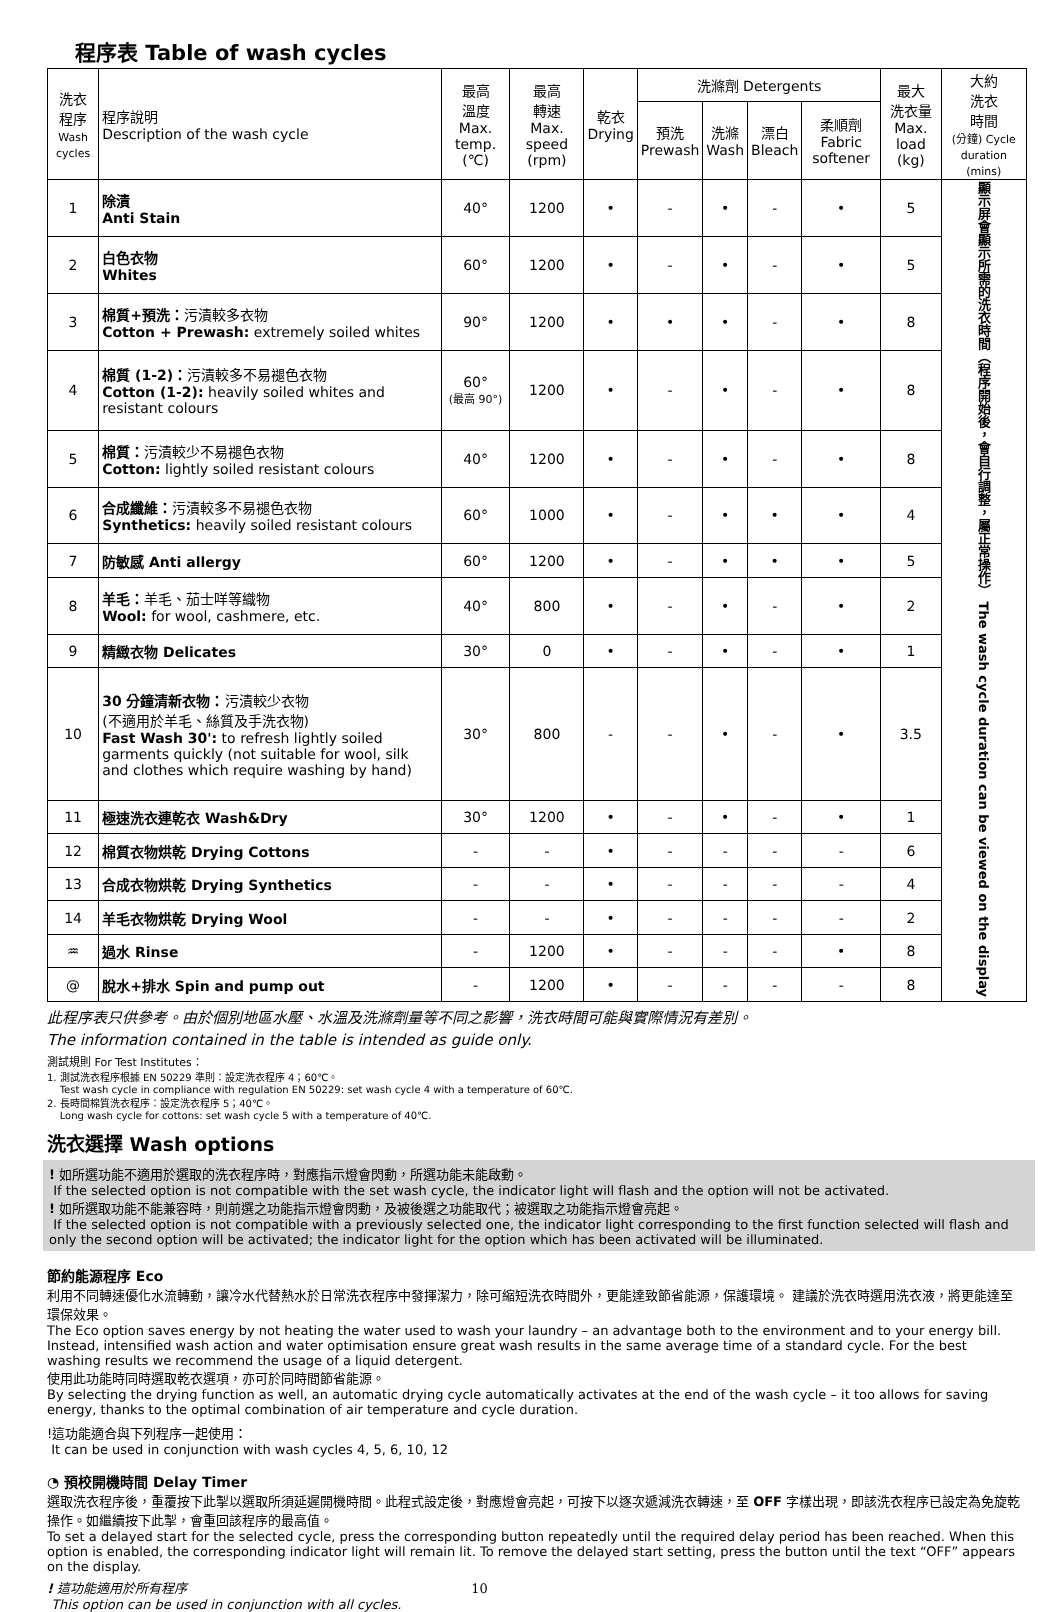程序表 Table of wash cycles
| 洗衣 程序 Wash cycles | 程序說明 Description of the wash cycle | 最高 溫度 Max. temp. (℃) | 最高 轉速 Max. speed (rpm) | 乾衣 Drying | 洗滌劑 Detergents | | | | 最大 洗衣量 Max. load (kg) | 大約 洗衣 時間 (分鐘) Cycle duration (mins) |
| --- | --- | --- | --- | --- | --- | --- | --- | --- | --- | --- |
| | | | | | 預洗 Prewash | 洗滌 Wash | 漂白 Bleach | 柔順劑 Fabric softener | | |
| 1 | 除漬 Anti Stain | 40° | 1200 | • | - | • | - | • | 5 | 顯示屏會顯示所需的洗衣時間（程序開始後，會自行調整，屬正常操作） The wash cycle duration can be viewed on the display |
| 2 | 白色衣物 Whites | 60° | 1200 | • | - | • | - | • | 5 | |
| 3 | 棉質+預洗： 污漬較多衣物 Cotton + Prewash: extremely soiled whites | 90° | 1200 | • | • | • | - | • | 8 | |
| 4 | 棉質 (1-2)： 污漬較多不易褪色衣物 Cotton (1-2): heavily soiled whites and resistant colours | 60° (最高 90°) | 1200 | • | - | • | - | • | 8 | |
| 5 | 棉質： 污漬較少不易褪色衣物 Cotton: lightly soiled resistant colours | 40° | 1200 | • | - | • | - | • | 8 | |
| 6 | 合成纖維： 污漬較多不易褪色衣物 Synthetics: heavily soiled resistant colours | 60° | 1000 | • | - | • | • | • | 4 | |
| 7 | 防敏感 Anti allergy | 60° | 1200 | • | - | • | • | • | 5 | |
| 8 | 羊毛： 羊毛、茄士咩等織物 Wool: for wool, cashmere, etc. | 40° | 800 | • | - | • | - | • | 2 | |
| 9 | 精緻衣物 Delicates | 30° | 0 | • | - | • | - | • | 1 | |
| 10 | 30 分鐘清新衣物： 污漬較少衣物 (不適用於羊毛、絲質及手洗衣物) Fast Wash 30': to refresh lightly soiled garments quickly (not suitable for wool, silk and clothes which require washing by hand) | 30° | 800 | - | - | • | - | • | 3.5 | |
| 11 | 極速洗衣連乾衣 Wash&Dry | 30° | 1200 | • | - | • | - | • | 1 | |
| 12 | 棉質衣物烘乾 Drying Cottons | - | - | • | - | - | - | - | 6 | |
| 13 | 合成衣物烘乾 Drying Synthetics | - | - | • | - | - | - | - | 4 | |
| 14 | 羊毛衣物烘乾 Drying Wool | - | - | • | - | - | - | - | 2 | |
| ♒ | 過水 Rinse | - | 1200 | • | - | - | - | • | 8 | |
| @ | 脫水+排水 Spin and pump out | - | 1200 | • | - | - | - | - | 8 | |
此程序表只供參考。由於個別地區水壓、水溫及洗滌劑量等不同之影響，洗衣時間可能與實際情況有差別。
The information contained in the table is intended as guide only.
測試規則 For Test Institutes：
1. 測試洗衣程序根據 EN 50229 準則：設定洗衣程序 4；60℃。
Test wash cycle in compliance with regulation EN 50229: set wash cycle 4 with a temperature of 60℃.
2. 長時間棉質洗衣程序：設定洗衣程序 5；40℃。
Long wash cycle for cottons: set wash cycle 5 with a temperature of 40℃.
洗衣選擇 Wash options
! 如所選功能不適用於選取的洗衣程序時，對應指示燈會閃動，所選功能未能啟動。
If the selected option is not compatible with the set wash cycle, the indicator light will flash and the option will not be activated.
! 如所選取功能不能兼容時，則前選之功能指示燈會閃動，及被後選之功能取代；被選取之功能指示燈會亮起。
If the selected option is not compatible with a previously selected one, the indicator light corresponding to the first function selected will flash and only the second option will be activated; the indicator light for the option which has been activated will be illuminated.
節約能源程序 Eco
利用不同轉速優化水流轉動，讓冷水代替熱水於日常洗衣程序中發揮潔力，除可縮短洗衣時間外，更能達致節省能源，保護環境。 建議於洗衣時選用洗衣液，將更能達至環保效果。
The Eco option saves energy by not heating the water used to wash your laundry – an advantage both to the environment and to your energy bill. Instead, intensified wash action and water optimisation ensure great wash results in the same average time of a standard cycle. For the best washing results we recommend the usage of a liquid detergent.
使用此功能時同時選取乾衣選項，亦可於同時間節省能源。
By selecting the drying function as well, an automatic drying cycle automatically activates at the end of the wash cycle – it too allows for saving energy, thanks to the optimal combination of air temperature and cycle duration.
!這功能適合與下列程序一起使用：
It can be used in conjunction with wash cycles 4, 5, 6, 10, 12
◔ 預校開機時間 Delay Timer
選取洗衣程序後，重覆按下此掣以選取所須延遲開機時間。此程式設定後，對應燈會亮起，可按下以逐次遞減洗衣轉速，至 OFF 字樣出現，即該洗衣程序已設定為免旋乾操作。如繼續按下此掣，會重回該程序的最高值。
To set a delayed start for the selected cycle, press the corresponding button repeatedly until the required delay period has been reached. When this option is enabled, the corresponding indicator light will remain lit. To remove the delayed start setting, press the button until the text “OFF” appears on the display.
! 這功能適用於所有程序 10
This option can be used in conjunction with all cycles.